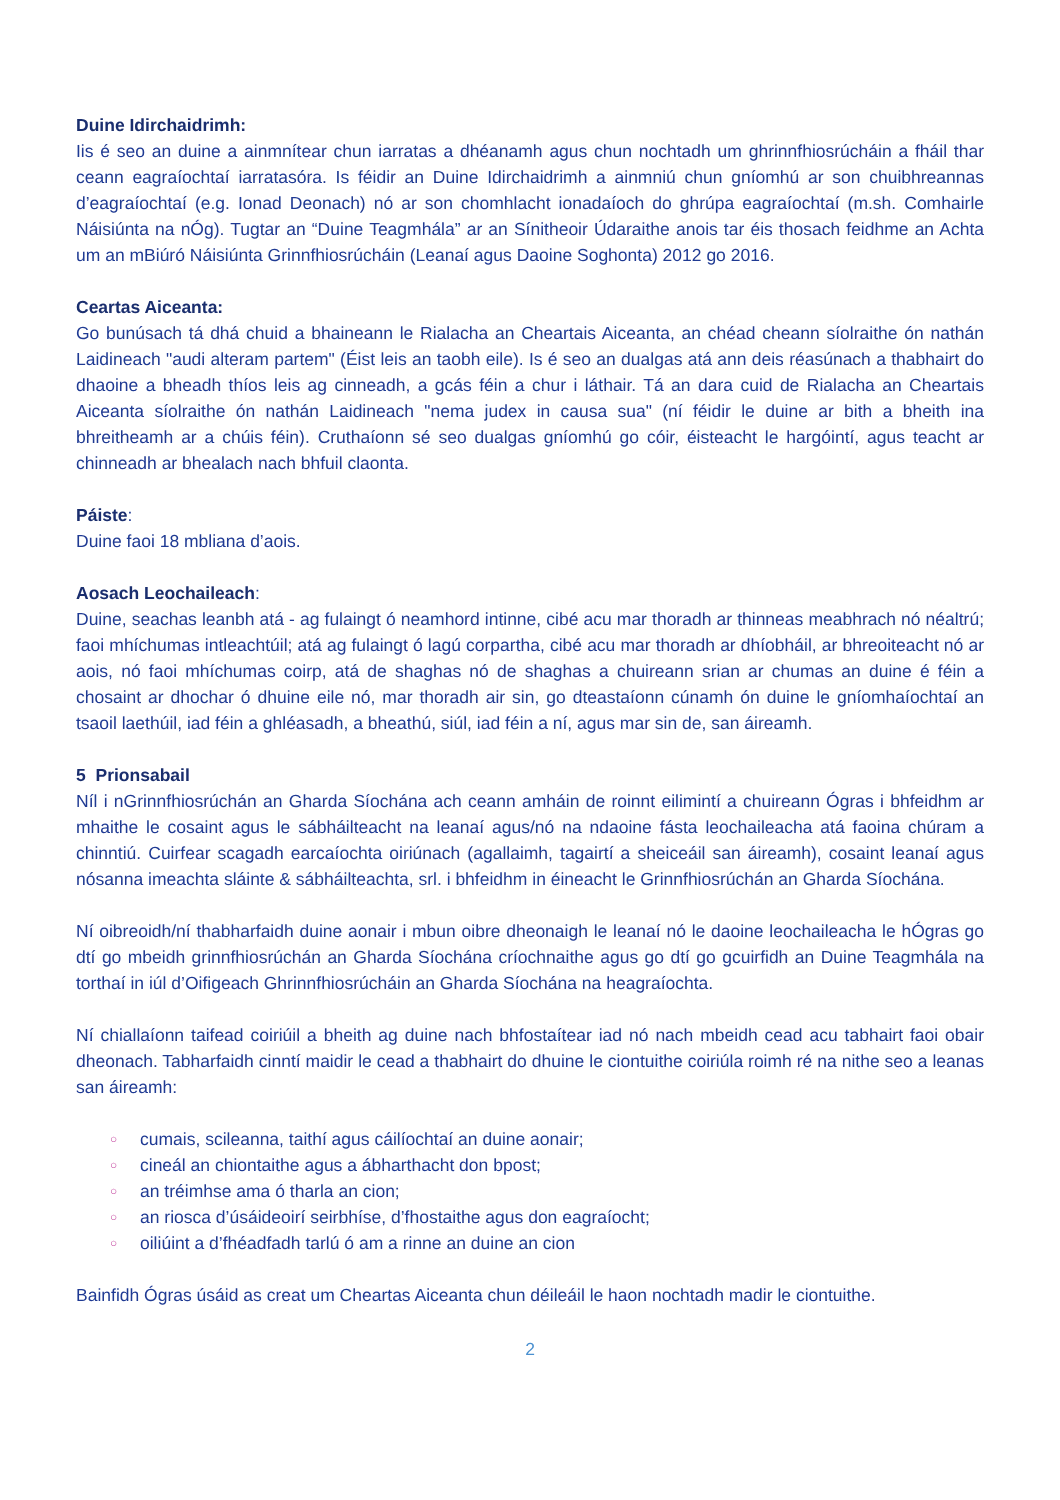Duine Idirchaidrimh:
Iis é seo an duine a ainmnítear chun iarratas a dhéanamh agus chun nochtadh um ghrinnfhiosrúcháin a fháil thar ceann eagraíochtaí iarratasóra. Is féidir an Duine Idirchaidrimh a ainmniú chun gníomhú ar son chuibhreannas d’eagraíochtaí (e.g. Ionad Deonach) nó ar son chomhlacht ionadaíoch do ghrúpa eagraíochtaí (m.sh. Comhairle Náisiúnta na nÓg). Tugtar an “Duine Teagmhála” ar an Sínitheoir Údaraithe anois tar éis thosach feidhme an Achta um an mBiúró Náisiúnta Grinnfhiosrúcháin (Leanaí agus Daoine Soghonta) 2012 go 2016.
Ceartas Aiceanta:
Go bunúsach tá dhá chuid a bhaineann le Rialacha an Cheartais Aiceanta, an chéad cheann síolraithe ón nathán Laidineach "audi alteram partem" (Éist leis an taobh eile). Is é seo an dualgas atá ann deis réasúnach a thabhairt do dhaoine a bheadh thíos leis ag cinneadh, a gcás féin a chur i láthair. Tá an dara cuid de Rialacha an Cheartais Aiceanta síolraithe ón nathán Laidineach "nema judex in causa sua" (ní féidir le duine ar bith a bheith ina bhreitheamh ar a chúis féin). Cruthaíonn sé seo dualgas gníomhú go cóir, éisteacht le hargóintí, agus teacht ar chinneadh ar bhealach nach bhfuil claonta.
Páiste:
Duine faoi 18 mbliana d’aois.
Aosach Leochaileach:
Duine, seachas leanbh atá - ag fulaingt ó neamhord intinne, cibé acu mar thoradh ar thinneas meabhrach nó néaltrú; faoi mhíchumas intleachtúil; atá ag fulaingt ó lagú corpartha, cibé acu mar thoradh ar dhíobháil, ar bhreoiteacht nó ar aois, nó faoi mhíchumas coirp, atá de shaghas nó de shaghas a chuireann srian ar chumas an duine é féin a chosaint ar dhochar ó dhuine eile nó, mar thoradh air sin, go dteastaíonn cúnamh ón duine le gníomhaíochtaí an tsaoil laethúil, iad féin a ghléasadh, a bheathú, siúl, iad féin a ní, agus mar sin de, san áireamh.
5 Prionsabail
Níl i nGrinnfhiosrúchán an Gharda Síochána ach ceann amháin de roinnt eilimintí a chuireann Ógras i bhfeidhm ar mhaithe le cosaint agus le sábháilteacht na leanaí agus/nó na ndaoine fásta leochaileacha atá faoina chúram a chinntiú. Cuirfear scagadh earcaíochta oiriúnach (agallaimh, tagairtí a sheiceáil san áireamh), cosaint leanaí agus nósanna imeachta sláinte & sábháilteachta, srl. i bhfeidhm in éineacht le Grinnfhiosrúchán an Gharda Síochána.
Ní oibreoidh/ní thabharfaidh duine aonair i mbun oibre dheonaigh le leanaí nó le daoine leochaileacha le hÓgras go dtí go mbeidh grinnfhiosrúchán an Gharda Síochána críochnaithe agus go dtí go gcuirfidh an Duine Teagmhála na torthaí in iúl d’Oifigeach Ghrinnfhiosrúcháin an Gharda Síochána na heagraíochta.
Ní chiallaíonn taifead coiriúil a bheith ag duine nach bhfostaítear iad nó nach mbeidh cead acu tabhairt faoi obair dheonach. Tabharfaidh cinntí maidir le cead a thabhairt do dhuine le ciontuithe coiriúla roimh ré na nithe seo a leanas san áireamh:
○ cumais, scileanna, taithí agus cáilíochtaí an duine aonair;
○ cineál an chiontaithe agus a ábharthacht don bpost;
○ an tréimhse ama ó tharla an cion;
○ an riosca d’úsáideoirí seirbhíse, d’fhostaithe agus don eagraíocht;
○ oiliúint a d’fhéadfadh tarlú ó am a rinne an duine an cion
Bainfidh Ógras úsáid as creat um Cheartas Aiceanta chun déileáil le haon nochtadh madir le ciontuithe.
2